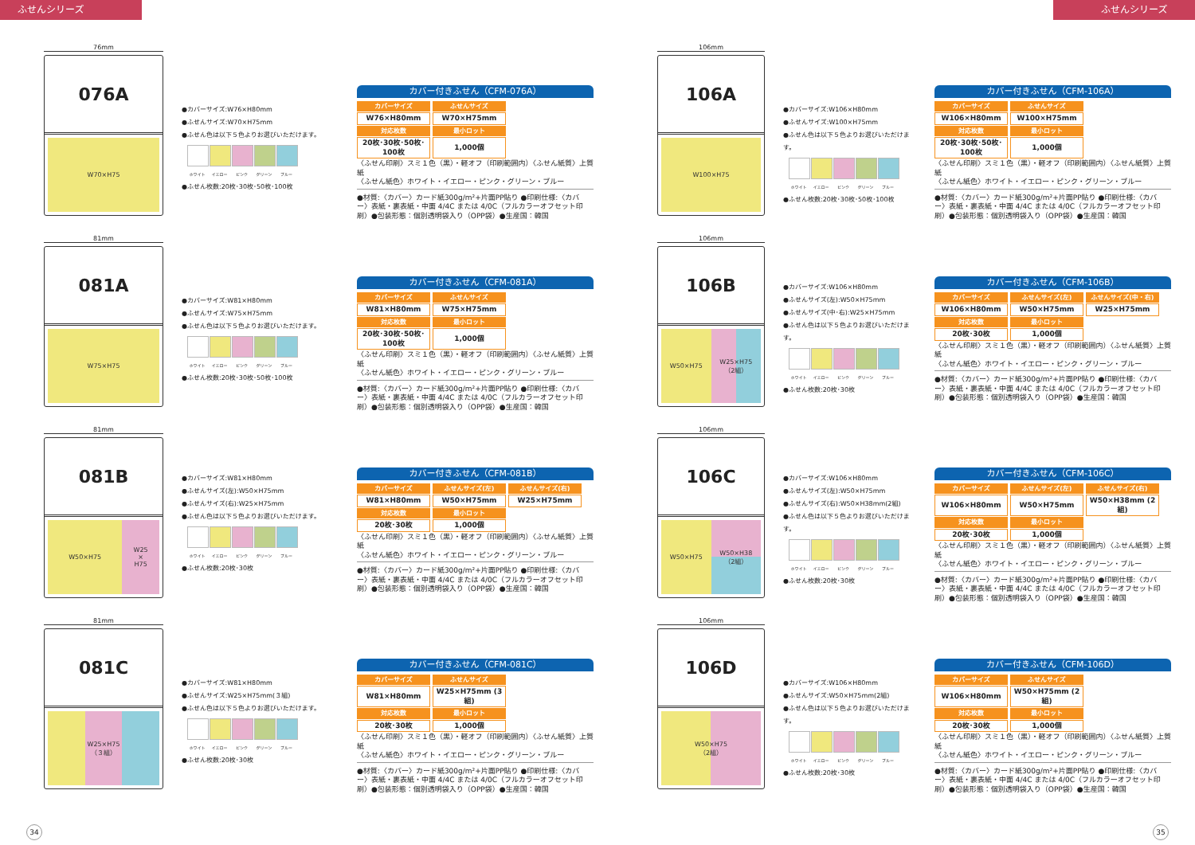ふせんシリーズ
76mm
076A
W70×H75
●カバーサイズ:W76×H80mm
●ふせんサイズ:W70×H75mm
●ふせん色は以下５色よりお選びいただけます。
ホワイト イエロー ピンク グリーン ブルー
●ふせん枚数:20枚･30枚･50枚･100枚
カバー付きふせん（CFM-076A）
| カバーサイズ | ふせんサイズ |
| --- | --- |
| W76×H80mm | W70×H75mm |
| 対応枚数 | 最小ロット |
| 20枚･30枚･50枚･100枚 | 1,000個 |
〈ふせん印刷〉スミ１色（黒）・軽オフ（印刷範囲内）〈ふせん紙質〉上質紙
〈ふせん紙色〉ホワイト・イエロー・ピンク・グリーン・ブルー
●材質:〈カバー〉カード紙300g/m²+片面PP貼り ●印刷仕様:〈カバー〉表紙・裏表紙・中面 4/4C または 4/0C（フルカラーオフセット印刷）●包装形態：個別透明袋入り（OPP袋）●生産国：韓国
81mm
081A
W75×H75
●カバーサイズ:W81×H80mm
●ふせんサイズ:W75×H75mm
●ふせん色は以下５色よりお選びいただけます。
ホワイト イエロー ピンク グリーン ブルー
●ふせん枚数:20枚･30枚･50枚･100枚
カバー付きふせん（CFM-081A）
| カバーサイズ | ふせんサイズ |
| --- | --- |
| W81×H80mm | W75×H75mm |
| 対応枚数 | 最小ロット |
| 20枚･30枚･50枚･100枚 | 1,000個 |
〈ふせん印刷〉スミ１色（黒）・軽オフ（印刷範囲内）〈ふせん紙質〉上質紙
〈ふせん紙色〉ホワイト・イエロー・ピンク・グリーン・ブルー
●材質:〈カバー〉カード紙300g/m²+片面PP貼り ●印刷仕様:〈カバー〉表紙・裏表紙・中面 4/4C または 4/0C（フルカラーオフセット印刷）●包装形態：個別透明袋入り（OPP袋）●生産国：韓国
81mm
081B
W50×H75 W25
×
H75
●カバーサイズ:W81×H80mm
●ふせんサイズ(左):W50×H75mm
●ふせんサイズ(右):W25×H75mm
●ふせん色は以下５色よりお選びいただけます。
ホワイト イエロー ピンク グリーン ブルー
●ふせん枚数:20枚･30枚
カバー付きふせん（CFM-081B）
| カバーサイズ | ふせんサイズ(左) | ふせんサイズ(右) |
| --- | --- | --- |
| W81×H80mm | W50×H75mm | W25×H75mm |
| 対応枚数 | 最小ロット | |
| 20枚･30枚 | 1,000個 | |
〈ふせん印刷〉スミ１色（黒）・軽オフ（印刷範囲内）〈ふせん紙質〉上質紙
〈ふせん紙色〉ホワイト・イエロー・ピンク・グリーン・ブルー
●材質:〈カバー〉カード紙300g/m²+片面PP貼り ●印刷仕様:〈カバー〉表紙・裏表紙・中面 4/4C または 4/0C（フルカラーオフセット印刷）●包装形態：個別透明袋入り（OPP袋）●生産国：韓国
81mm
081C
W25×H75
（３組）
●カバーサイズ:W81×H80mm
●ふせんサイズ:W25×H75mm(３組)
●ふせん色は以下５色よりお選びいただけます。
ホワイト イエロー ピンク グリーン ブルー
●ふせん枚数:20枚･30枚
カバー付きふせん（CFM-081C）
| カバーサイズ | ふせんサイズ |
| --- | --- |
| W81×H80mm | W25×H75mm (3組) |
| 対応枚数 | 最小ロット |
| 20枚･30枚 | 1,000個 |
〈ふせん印刷〉スミ１色（黒）・軽オフ（印刷範囲内）〈ふせん紙質〉上質紙
〈ふせん紙色〉ホワイト・イエロー・ピンク・グリーン・ブルー
●材質:〈カバー〉カード紙300g/m²+片面PP貼り ●印刷仕様:〈カバー〉表紙・裏表紙・中面 4/4C または 4/0C（フルカラーオフセット印刷）●包装形態：個別透明袋入り（OPP袋）●生産国：韓国
34
ふせんシリーズ
106mm
106A
W100×H75
●カバーサイズ:W106×H80mm
●ふせんサイズ:W100×H75mm
●ふせん色は以下５色よりお選びいただけます。
ホワイト イエロー ピンク グリーン ブルー
●ふせん枚数:20枚･30枚･50枚･100枚
カバー付きふせん（CFM-106A）
| カバーサイズ | ふせんサイズ |
| --- | --- |
| W106×H80mm | W100×H75mm |
| 対応枚数 | 最小ロット |
| 20枚･30枚･50枚･100枚 | 1,000個 |
〈ふせん印刷〉スミ１色（黒）・軽オフ（印刷範囲内）〈ふせん紙質〉上質紙
〈ふせん紙色〉ホワイト・イエロー・ピンク・グリーン・ブルー
●材質:〈カバー〉カード紙300g/m²+片面PP貼り ●印刷仕様:〈カバー〉表紙・裏表紙・中面 4/4C または 4/0C（フルカラーオフセット印刷）●包装形態：個別透明袋入り（OPP袋）●生産国：韓国
106mm
106B
W50×H75 W25×H75
（2組）
●カバーサイズ:W106×H80mm
●ふせんサイズ(左):W50×H75mm
●ふせんサイズ(中･右):W25×H75mm
●ふせん色は以下５色よりお選びいただけます。
ホワイト イエロー ピンク グリーン ブルー
●ふせん枚数:20枚･30枚
カバー付きふせん（CFM-106B）
| カバーサイズ | ふせんサイズ(左) | ふせんサイズ(中・右) |
| --- | --- | --- |
| W106×H80mm | W50×H75mm | W25×H75mm |
| 対応枚数 | 最小ロット | |
| 20枚･30枚 | 1,000個 | |
〈ふせん印刷〉スミ１色（黒）・軽オフ（印刷範囲内）〈ふせん紙質〉上質紙
〈ふせん紙色〉ホワイト・イエロー・ピンク・グリーン・ブルー
●材質:〈カバー〉カード紙300g/m²+片面PP貼り ●印刷仕様:〈カバー〉表紙・裏表紙・中面 4/4C または 4/0C（フルカラーオフセット印刷）●包装形態：個別透明袋入り（OPP袋）●生産国：韓国
106mm
106C
W50×H75 W50×H38
（2組）
●カバーサイズ:W106×H80mm
●ふせんサイズ(左):W50×H75mm
●ふせんサイズ(右):W50×H38mm(2組)
●ふせん色は以下５色よりお選びいただけます。
ホワイト イエロー ピンク グリーン ブルー
●ふせん枚数:20枚･30枚
カバー付きふせん（CFM-106C）
| カバーサイズ | ふせんサイズ(左) | ふせんサイズ(右) |
| --- | --- | --- |
| W106×H80mm | W50×H75mm | W50×H38mm (2組) |
| 対応枚数 | 最小ロット | |
| 20枚･30枚 | 1,000個 | |
〈ふせん印刷〉スミ１色（黒）・軽オフ（印刷範囲内）〈ふせん紙質〉上質紙
〈ふせん紙色〉ホワイト・イエロー・ピンク・グリーン・ブルー
●材質:〈カバー〉カード紙300g/m²+片面PP貼り ●印刷仕様:〈カバー〉表紙・裏表紙・中面 4/4C または 4/0C（フルカラーオフセット印刷）●包装形態：個別透明袋入り（OPP袋）●生産国：韓国
106mm
106D
W50×H75
（2組）
●カバーサイズ:W106×H80mm
●ふせんサイズ:W50×H75mm(2組)
●ふせん色は以下５色よりお選びいただけます。
ホワイト イエロー ピンク グリーン ブルー
●ふせん枚数:20枚･30枚
カバー付きふせん（CFM-106D）
| カバーサイズ | ふせんサイズ |
| --- | --- |
| W106×H80mm | W50×H75mm (2組) |
| 対応枚数 | 最小ロット |
| 20枚･30枚 | 1,000個 |
〈ふせん印刷〉スミ１色（黒）・軽オフ（印刷範囲内）〈ふせん紙質〉上質紙
〈ふせん紙色〉ホワイト・イエロー・ピンク・グリーン・ブルー
●材質:〈カバー〉カード紙300g/m²+片面PP貼り ●印刷仕様:〈カバー〉表紙・裏表紙・中面 4/4C または 4/0C（フルカラーオフセット印刷）●包装形態：個別透明袋入り（OPP袋）●生産国：韓国
35